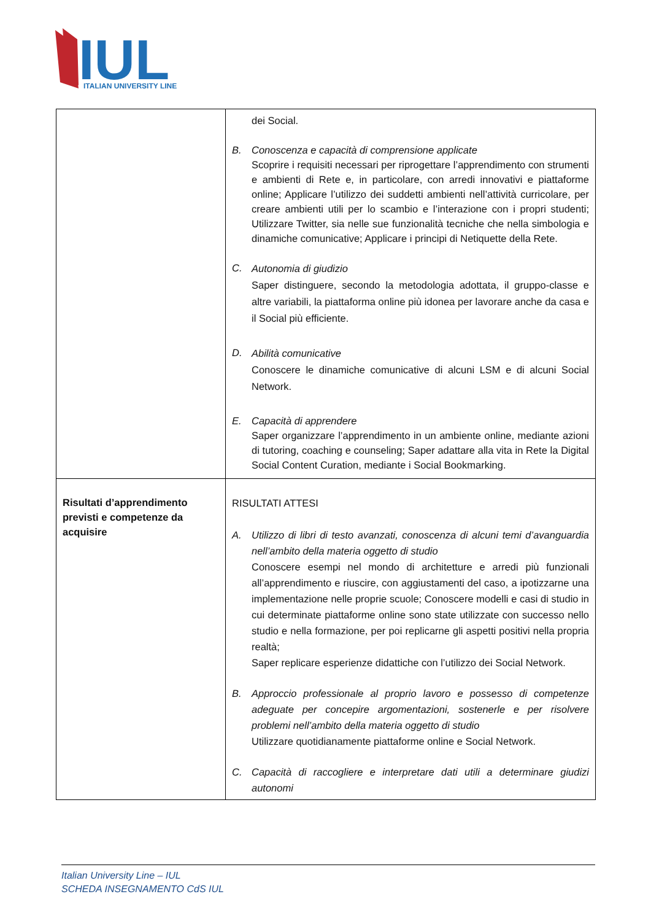IUL
ITALIAN UNIVERSITY LINE
| | dei Social. B. Conoscenza e capacità di comprensione applicate Scoprire i requisiti necessari per riprogettare l’apprendimento con strumenti e ambienti di Rete e, in particolare, con arredi innovativi e piattaforme online; Applicare l’utilizzo dei suddetti ambienti nell’attività curricolare, per creare ambienti utili per lo scambio e l’interazione con i propri studenti; Utilizzare Twitter, sia nelle sue funzionalità tecniche che nella simbologia e dinamiche comunicative; Applicare i principi di Netiquette della Rete. C. Autonomia di giudizio Saper distinguere, secondo la metodologia adottata, il gruppo-classe e altre variabili, la piattaforma online più idonea per lavorare anche da casa e il Social più efficiente. D. Abilità comunicative Conoscere le dinamiche comunicative di alcuni LSM e di alcuni Social Network. E. Capacità di apprendere Saper organizzare l’apprendimento in un ambiente online, mediante azioni di tutoring, coaching e counseling; Saper adattare alla vita in Rete la Digital Social Content Curation, mediante i Social Bookmarking. |
| Risultati d’apprendimento previsti e competenze da acquisire | RISULTATI ATTESI A. Utilizzo di libri di testo avanzati, conoscenza di alcuni temi d’avanguardia nell’ambito della materia oggetto di studio Conoscere esempi nel mondo di architetture e arredi più funzionali all’apprendimento e riuscire, con aggiustamenti del caso, a ipotizzarne una implementazione nelle proprie scuole; Conoscere modelli e casi di studio in cui determinate piattaforme online sono state utilizzate con successo nello studio e nella formazione, per poi replicarne gli aspetti positivi nella propria realtà; Saper replicare esperienze didattiche con l’utilizzo dei Social Network. B. Approccio professionale al proprio lavoro e possesso di competenze adeguate per concepire argomentazioni, sostenerle e per risolvere problemi nell’ambito della materia oggetto di studio Utilizzare quotidianamente piattaforme online e Social Network. C. Capacità di raccogliere e interpretare dati utili a determinare giudizi autonomi |
Italian University Line – IUL
SCHEDA INSEGNAMENTO CdS IUL